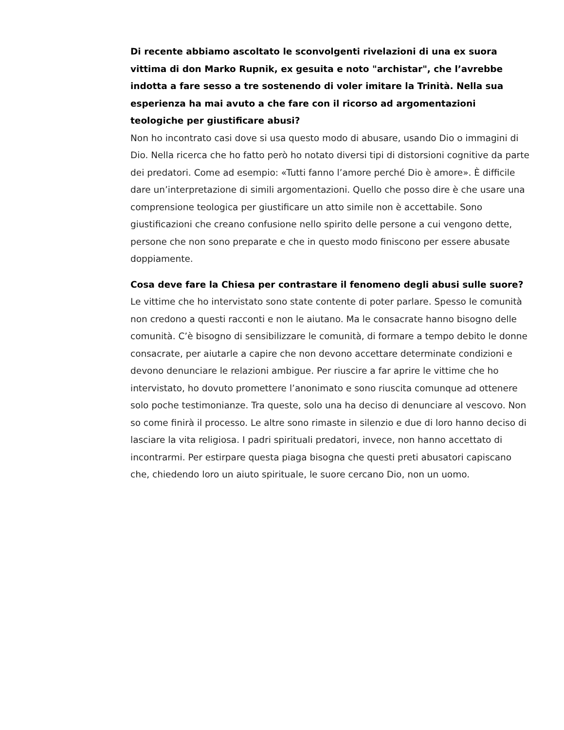Di recente abbiamo ascoltato le sconvolgenti rivelazioni di una ex suora vittima di don Marko Rupnik, ex gesuita e noto "archistar", che l’avrebbe indotta a fare sesso a tre sostenendo di voler imitare la Trinità. Nella sua esperienza ha mai avuto a che fare con il ricorso ad argomentazioni teologiche per giustificare abusi?
Non ho incontrato casi dove si usa questo modo di abusare, usando Dio o immagini di Dio. Nella ricerca che ho fatto però ho notato diversi tipi di distorsioni cognitive da parte dei predatori. Come ad esempio: «Tutti fanno l’amore perché Dio è amore». È difficile dare un’interpretazione di simili argomentazioni. Quello che posso dire è che usare una comprensione teologica per giustificare un atto simile non è accettabile. Sono giustificazioni che creano confusione nello spirito delle persone a cui vengono dette, persone che non sono preparate e che in questo modo finiscono per essere abusate doppiamente.
Cosa deve fare la Chiesa per contrastare il fenomeno degli abusi sulle suore?
Le vittime che ho intervistato sono state contente di poter parlare. Spesso le comunità non credono a questi racconti e non le aiutano. Ma le consacrate hanno bisogno delle comunità. C’è bisogno di sensibilizzare le comunità, di formare a tempo debito le donne consacrate, per aiutarle a capire che non devono accettare determinate condizioni e devono denunciare le relazioni ambigue. Per riuscire a far aprire le vittime che ho intervistato, ho dovuto promettere l’anonimato e sono riuscita comunque ad ottenere solo poche testimonianze. Tra queste, solo una ha deciso di denunciare al vescovo. Non so come finirà il processo. Le altre sono rimaste in silenzio e due di loro hanno deciso di lasciare la vita religiosa. I padri spirituali predatori, invece, non hanno accettato di incontrarmi. Per estirpare questa piaga bisogna che questi preti abusatori capiscano che, chiedendo loro un aiuto spirituale, le suore cercano Dio, non un uomo.